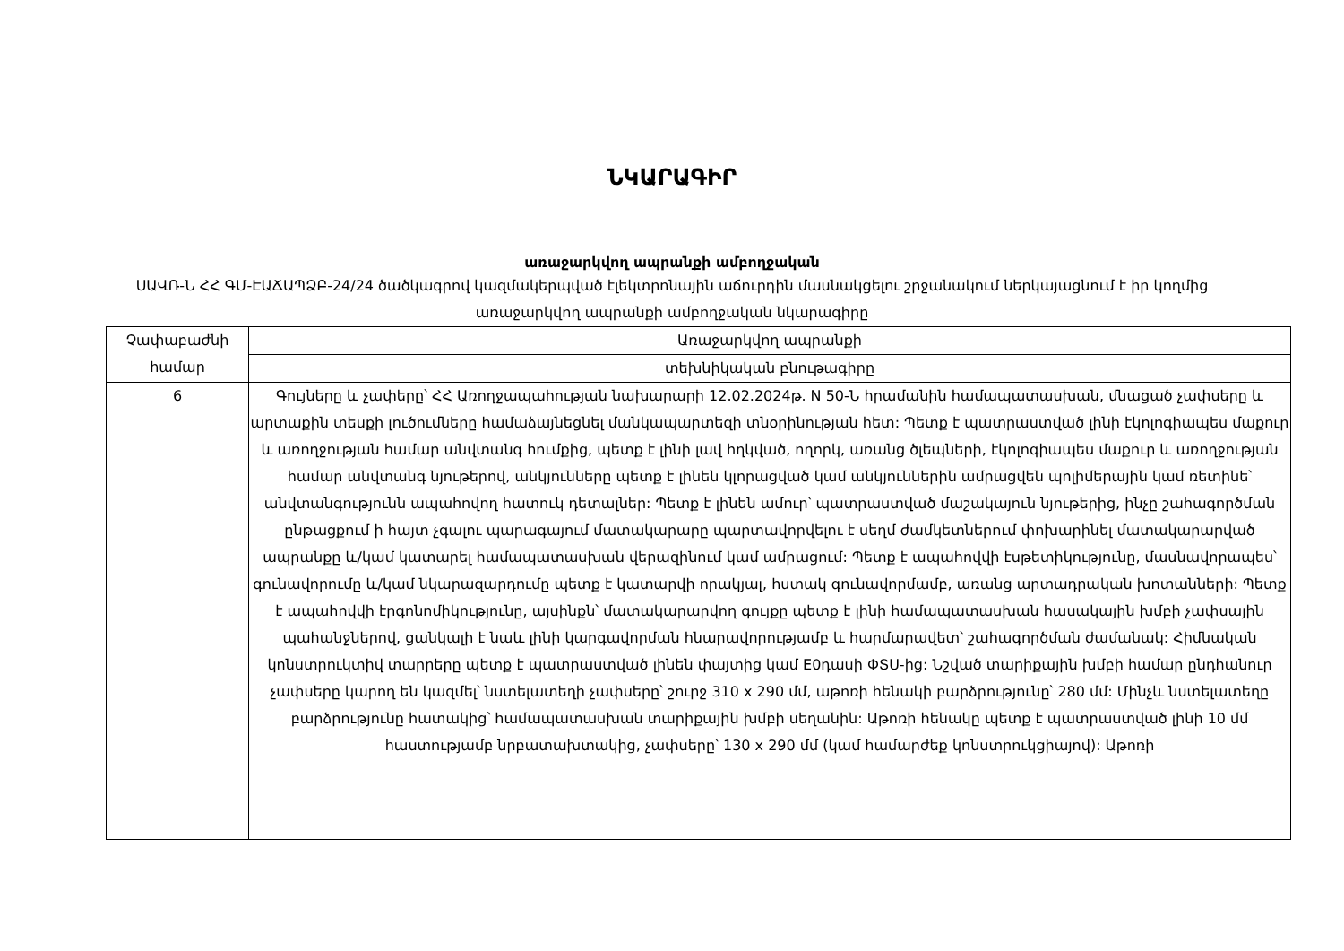ՆԿԱՐԱԳԻՐ
առաջարկվող ապրանքի ամբողջական
ՍԱՎՌ-Ն ՀՀ ԳՄ-ԷԱՃԱՊՁԲ-24/24 ծածկագրով կազմակերպված էլեկտրոնային աճուրդին մասնակցելու շրջանակում ներկայացնում է իր կողմից առաջարկվող ապրանքի ամբողջական նկարագիրը
| Չափաբաժնի համար | Առաջարկվող ապրանքի |
| --- | --- |
| | տեխնիկական բնութագիրը |
| 6 | Գույները և չափերը՝ ՀՀ Առողջապահության նախարարի 12.02.2024թ. N 50-Ն հրամանին համապատասխան, մնացած չափսերը և արտաքին տեսքի լուծումները համաձայնեցնել մանկապարտեզի տնօրինության հետ: Պետք է պատրաստված լինի էկոլոգիապես մաքուր և առողջության համար անվտանգ հումքից, պետք է լինի լավ հղկված, ողորկ, առանց ծլեպների, էկոլոգիապես մաքուր և առողջության համար անվտանգ նյութերով, անկյունները պետք է լինեն կլորացված կամ անկյուններին ամրացվեն պոլիմերային կամ ռետինե՝ անվտանգությունն ապահովող հատուկ դետալներ: Պետք է լինեն ամուր՝ պատրաստված մաշակայուն նյութերից, ինչը շահագործման ընթացքում ի հայտ չգալու պարագայում մատակարարը պարտավորվելու է սեղմ ժամկետներում փոխարինել մատակարարված ապրանքը և/կամ կատարել համապատասխան վերազինում կամ ամրացում: Պետք է ապահովվի էսթետիկությունը, մասնավորապես՝ գունավորումը և/կամ նկարազարդումը պետք է կատարվի որակյալ, հստակ գունավորմամբ, առանց արտադրական խոտանների: Պետք է ապահովվի էրգոնոմիկությունը, այսինքն՝ մատակարարվող գույքը պետք է լինի համապատասխան հասակային խմբի չափսային պահանջներով, ցանկալի է նաև լինի կարգավորման հնարավորությամբ և հարմարավետ՝ շահագործման ժամանակ: Հիմնական կոնստրուկտիվ տարրերը պետք է պատրաստված լինեն փայտից կամ E0դասի ՓՏՍ-ից: Նշված տարիքային խմբի համար ընդհանուր չափսերը կարող են կազմել՝ նստելատեղի չափսերը՝ շուրջ 310 x 290 մմ, աթոռի հենակի բարձրությունը՝ 280 մմ: Մինչև նստելատեղը բարձրությունը հատակից՝ համապատասխան տարիքային խմբի սեղանին: Աթոռի հենակը պետք է պատրաստված լինի 10 մմ հաստությամբ նրբատախտակից, չափսերը՝ 130 x 290 մմ (կամ համարժեք կոնստրուկցիայով): Աթոռի |